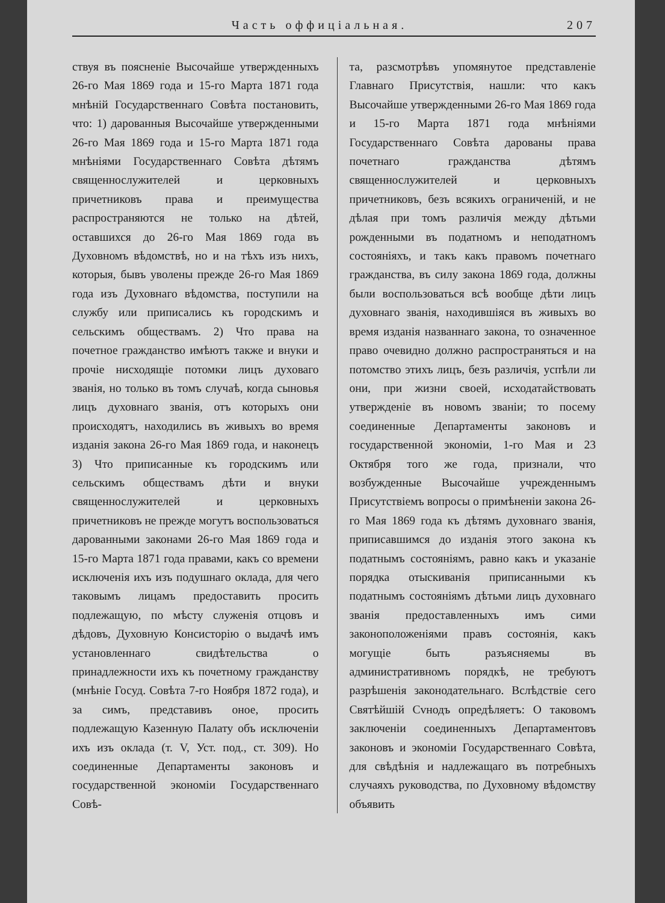Часть оффиціальная. 207
ствуя въ поясненіе Высочайше утвержденныхъ 26-го Мая 1869 года и 15-го Марта 1871 года мнѣній Государственнаго Совѣта постановить, что: 1) дарованныя Высочайше утвержденными 26-го Мая 1869 года и 15-го Марта 1871 года мнѣніями Государственнаго Совѣта дѣтямъ священнослужителей и церковныхъ причетниковъ права и преимущества распространяются не только на дѣтей, оставшихся до 26-го Мая 1869 года въ Духовномъ вѣдомствѣ, но и на тѣхъ изъ нихъ, которыя, бывъ уволены прежде 26-го Мая 1869 года изъ Духовнаго вѣдомства, поступили на службу или приписались къ городскимъ и сельскимъ обществамъ. 2) Что права на почетное гражданство имѣютъ также и внуки и прочіе нисходящіе потомки лицъ духоваго званія, но только въ томъ случаѣ, когда сыновья лицъ духовнаго званія, отъ которыхъ они происходятъ, находились въ живыхъ во время изданія закона 26-го Мая 1869 года, и наконецъ 3) Что приписанные къ городскимъ или сельскимъ обществамъ дѣти и внуки священнослужителей и церковныхъ причетниковъ не прежде могутъ воспользоваться дарованными законами 26-го Мая 1869 года и 15-го Марта 1871 года правами, какъ со времени исключенія ихъ изъ подушнаго оклада, для чего таковымъ лицамъ предоставить просить подлежащую, по мѣсту служенія отцовъ и дѣдовъ, Духовную Консисторію о выдачѣ имъ установленнаго свидѣтельства о принадлежности ихъ къ почетному гражданству (мнѣніе Госуд. Совѣта 7-го Ноября 1872 года), и за симъ, представивъ оное, просить подлежащую Казенную Палату объ исключеніи ихъ изъ оклада (т. V, Уст. под., ст. 309). Но соединенные Департаменты законовъ и государственной экономіи Государственнаго Совѣ-
та, разсмотрѣвъ упомянутое представленіе Главнаго Присутствія, нашли: что какъ Высочайше утвержденными 26-го Мая 1869 года и 15-го Марта 1871 года мнѣніями Государственнаго Совѣта дарованы права почетнаго гражданства дѣтямъ священнослужителей и церковныхъ причетниковъ, безъ всякихъ ограниченій, и не дѣлая при томъ различія между дѣтьми рожденными въ податномъ и неподатномъ состояніяхъ, и такъ какъ правомъ почетнаго гражданства, въ силу закона 1869 года, должны были воспользоваться всѣ вообще дѣти лицъ духовнаго званія, находившіяся въ живыхъ во время изданія названнаго закона, то означенное право очевидно должно распространяться и на потомство этихъ лицъ, безъ различія, успѣли ли они, при жизни своей, исходатайствовать утвержденіе въ новомъ званіи; то посему соединенные Департаменты законовъ и государственной экономіи, 1-го Мая и 23 Октября того же года, признали, что возбужденные Высочайше учрежденнымъ Присутствіемъ вопросы о примѣненіи закона 26-го Мая 1869 года къ дѣтямъ духовнаго званія, приписавшимся до изданія этого закона къ податнымъ состояніямъ, равно какъ и указаніе порядка отыскиванія приписанными къ податнымъ состояніямъ дѣтьми лицъ духовнаго званія предоставленныхъ имъ сими законоположеніями правъ состоянія, какъ могущіе быть разъясняемы въ административномъ порядкѣ, не требуютъ разрѣшенія законодательнаго. Вслѣдствіе сего Святѣйшій Сvнодъ опредѣляетъ: О таковомъ заключеніи соединенныхъ Департаментовъ законовъ и экономіи Государственнаго Совѣта, для свѣдѣнія и надлежащаго въ потребныхъ случаяхъ руководства, по Духовному вѣдомству объявить